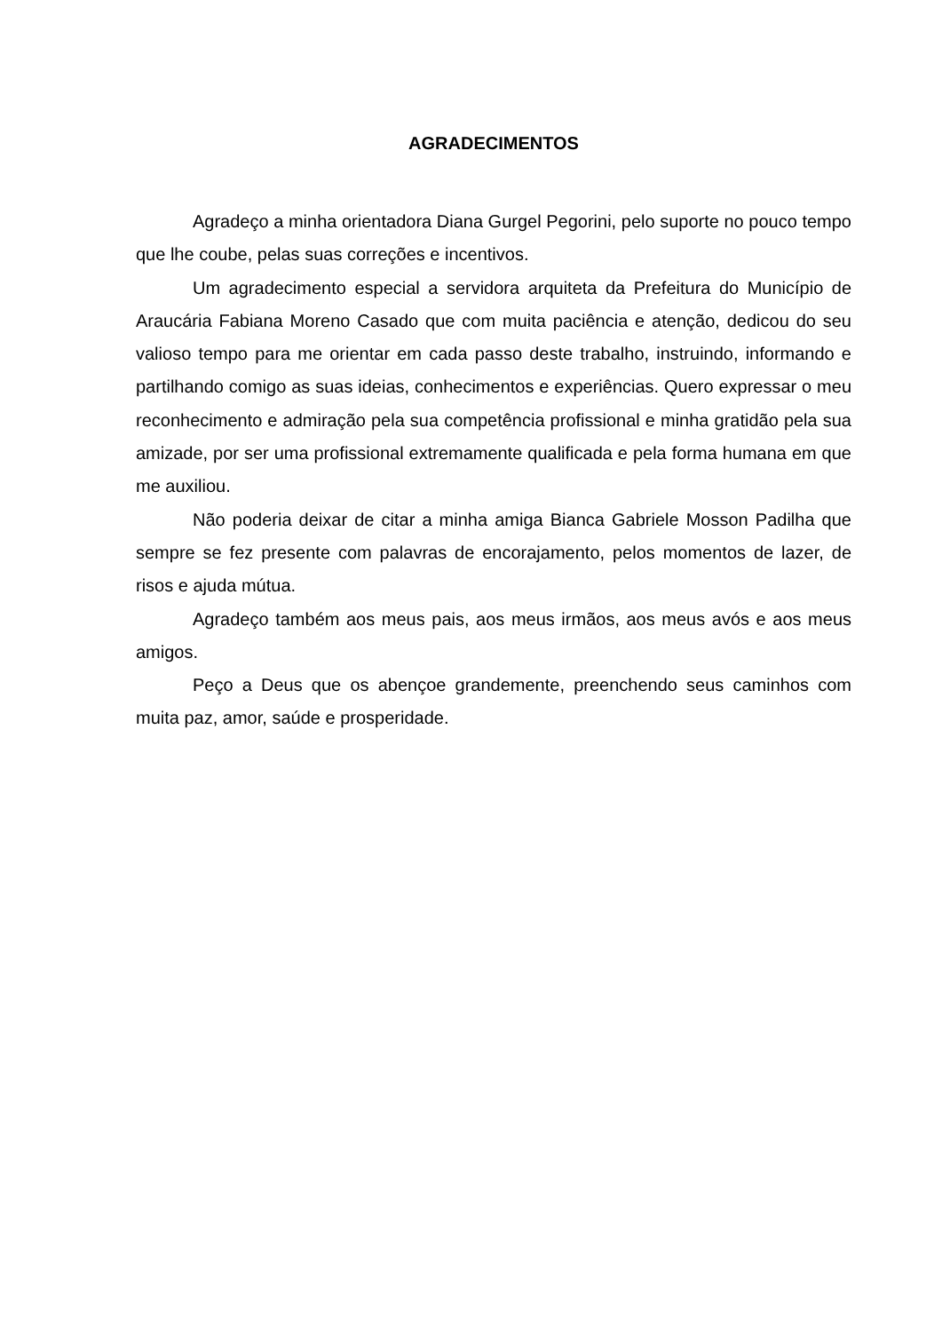AGRADECIMENTOS
Agradeço a minha orientadora Diana Gurgel Pegorini, pelo suporte no pouco tempo que lhe coube, pelas suas correções e incentivos.
Um agradecimento especial a servidora arquiteta da Prefeitura do Município de Araucária Fabiana Moreno Casado que com muita paciência e atenção, dedicou do seu valioso tempo para me orientar em cada passo deste trabalho, instruindo, informando e partilhando comigo as suas ideias, conhecimentos e experiências. Quero expressar o meu reconhecimento e admiração pela sua competência profissional e minha gratidão pela sua amizade, por ser uma profissional extremamente qualificada e pela forma humana em que me auxiliou.
Não poderia deixar de citar a minha amiga Bianca Gabriele Mosson Padilha que sempre se fez presente com palavras de encorajamento, pelos momentos de lazer, de risos e ajuda mútua.
Agradeço também aos meus pais, aos meus irmãos, aos meus avós e aos meus amigos.
Peço a Deus que os abençoe grandemente, preenchendo seus caminhos com muita paz, amor, saúde e prosperidade.